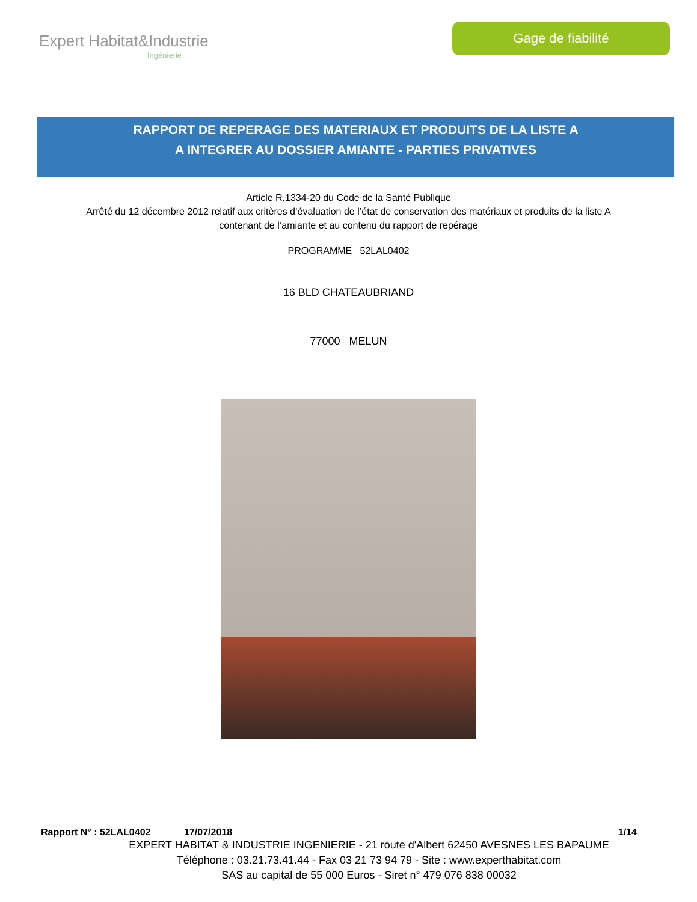Expert Habitat&Industrie
Ingénierie
Gage de fiabilité
RAPPORT DE REPERAGE DES MATERIAUX ET PRODUITS DE LA LISTE A
A INTEGRER AU DOSSIER AMIANTE - PARTIES PRIVATIVES
Article R.1334-20 du Code de la Santé Publique
Arrêté du 12 décembre 2012 relatif aux critères d’évaluation de l’état de conservation des matériaux et produits de la liste A
contenant de l’amiante et au contenu du rapport de repérage
PROGRAMME 52LAL0402
16 BLD CHATEAUBRIAND
77000 MELUN
Rapport N° : 52LAL0402 17/07/2018 1/14
EXPERT HABITAT & INDUSTRIE INGENIERIE - 21 route d'Albert 62450 AVESNES LES BAPAUME
Téléphone : 03.21.73.41.44 - Fax 03 21 73 94 79 - Site : www.experthabitat.com
SAS au capital de 55 000 Euros - Siret n° 479 076 838 00032